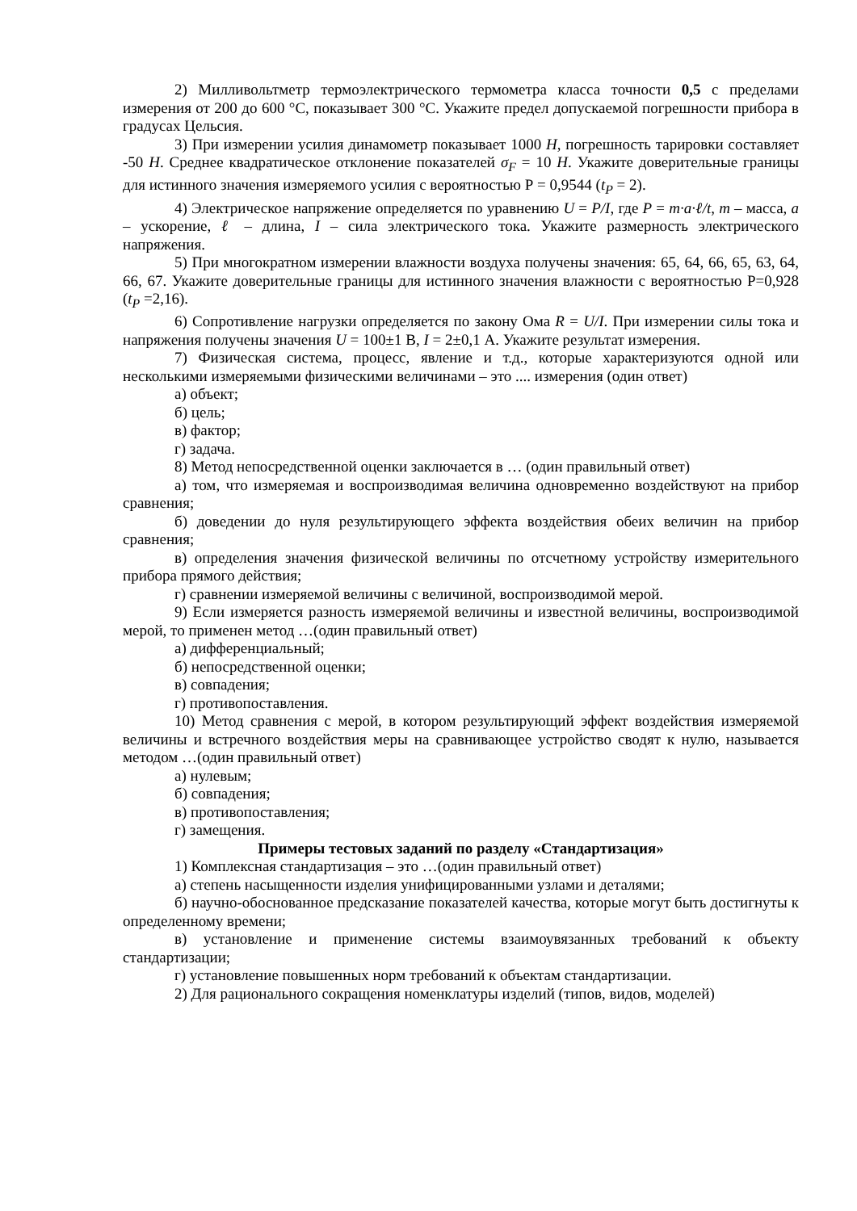2) Милливольтметр термоэлектрического термометра класса точности 0,5 с пределами измерения от 200 до 600 °С, показывает 300 °С. Укажите предел допускаемой погрешности прибора в градусах Цельсия.
3) При измерении усилия динамометр показывает 1000 Н, погрешность тарировки составляет -50 Н. Среднее квадратическое отклонение показателей σ<sub>F</sub> = 10 Н. Укажите доверительные границы для истинного значения измеряемого усилия с вероятностью Р = 0,9544 (t<sub>P</sub> = 2).
4) Электрическое напряжение определяется по уравнению U = P/I, где P = m·a·ℓ/t, m – масса, a – ускорение, ℓ – длина, I – сила электрического тока. Укажите размерность электрического напряжения.
5) При многократном измерении влажности воздуха получены значения: 65, 64, 66, 65, 63, 64, 66, 67. Укажите доверительные границы для истинного значения влажности с вероятностью Р=0,928 (t<sub>P</sub> =2,16).
6) Сопротивление нагрузки определяется по закону Ома R = U/I. При измерении силы тока и напряжения получены значения U = 100±1 В, I = 2±0,1 А. Укажите результат измерения.
7) Физическая система, процесс, явление и т.д., которые характеризуются одной или несколькими измеряемыми физическими величинами – это .... измерения (один ответ)
а) объект;
б) цель;
в) фактор;
г) задача.
8) Метод непосредственной оценки заключается в … (один правильный ответ)
а) том, что измеряемая и воспроизводимая величина одновременно воздействуют на прибор сравнения;
б) доведении до нуля результирующего эффекта воздействия обеих величин на прибор сравнения;
в) определения значения физической величины по отсчетному устройству измерительного прибора прямого действия;
г) сравнении измеряемой величины с величиной, воспроизводимой мерой.
9) Если измеряется разность измеряемой величины и известной величины, воспроизводимой мерой, то применен метод …(один правильный ответ)
а) дифференциальный;
б) непосредственной оценки;
в) совпадения;
г) противопоставления.
10) Метод сравнения с мерой, в котором результирующий эффект воздействия измеряемой величины и встречного воздействия меры на сравнивающее устройство сводят к нулю, называется методом …(один правильный ответ)
а) нулевым;
б) совпадения;
в) противопоставления;
г) замещения.
Примеры тестовых заданий по разделу «Стандартизация»
1) Комплексная стандартизация – это …(один правильный ответ)
а) степень насыщенности изделия унифицированными узлами и деталями;
б) научно-обоснованное предсказание показателей качества, которые могут быть достигнуты к определенному времени;
в) установление и применение системы взаимоувязанных требований к объекту стандартизации;
г) установление повышенных норм требований к объектам стандартизации.
2) Для рационального сокращения номенклатуры изделий (типов, видов, моделей)